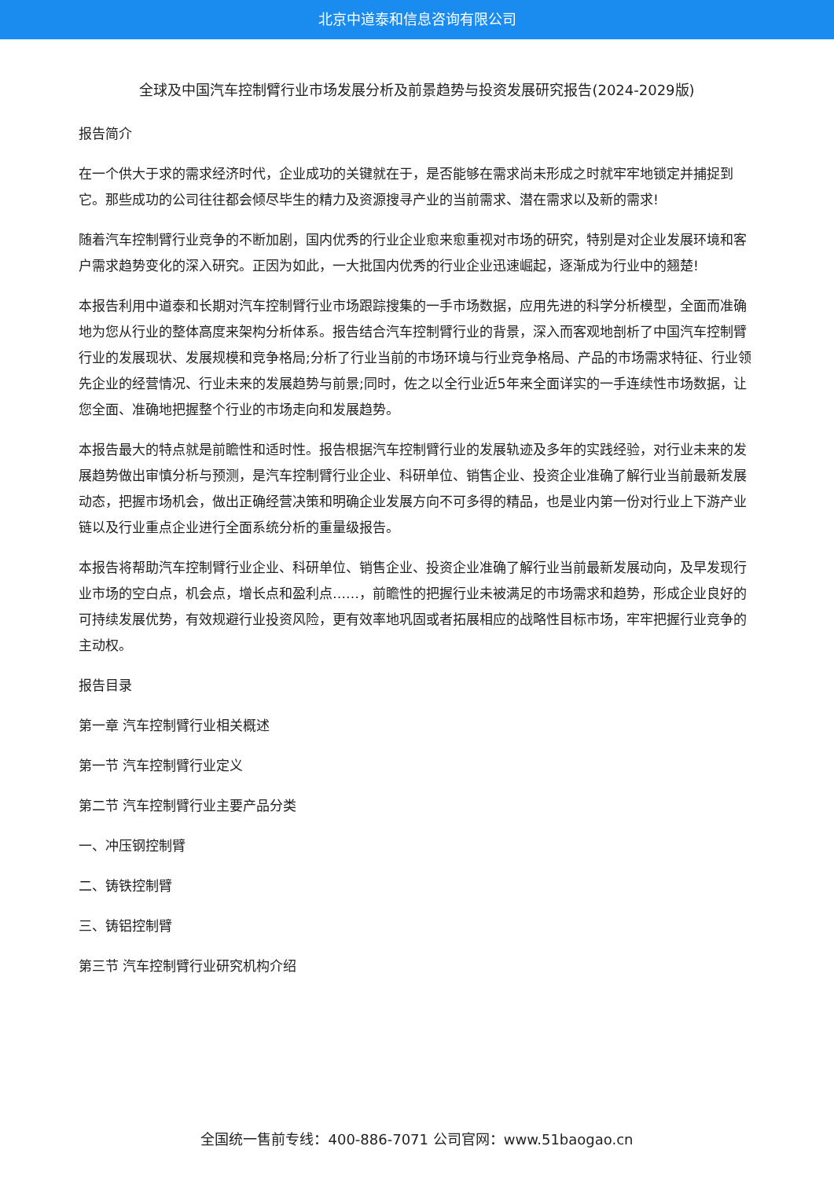北京中道泰和信息咨询有限公司
全球及中国汽车控制臂行业市场发展分析及前景趋势与投资发展研究报告(2024-2029版)
报告简介
在一个供大于求的需求经济时代，企业成功的关键就在于，是否能够在需求尚未形成之时就牢牢地锁定并捕捉到它。那些成功的公司往往都会倾尽毕生的精力及资源搜寻产业的当前需求、潜在需求以及新的需求!
随着汽车控制臂行业竞争的不断加剧，国内优秀的行业企业愈来愈重视对市场的研究，特别是对企业发展环境和客户需求趋势变化的深入研究。正因为如此，一大批国内优秀的行业企业迅速崛起，逐渐成为行业中的翘楚!
本报告利用中道泰和长期对汽车控制臂行业市场跟踪搜集的一手市场数据，应用先进的科学分析模型，全面而准确地为您从行业的整体高度来架构分析体系。报告结合汽车控制臂行业的背景，深入而客观地剖析了中国汽车控制臂行业的发展现状、发展规模和竞争格局;分析了行业当前的市场环境与行业竞争格局、产品的市场需求特征、行业领先企业的经营情况、行业未来的发展趋势与前景;同时，佐之以全行业近5年来全面详实的一手连续性市场数据，让您全面、准确地把握整个行业的市场走向和发展趋势。
本报告最大的特点就是前瞻性和适时性。报告根据汽车控制臂行业的发展轨迹及多年的实践经验，对行业未来的发展趋势做出审慎分析与预测，是汽车控制臂行业企业、科研单位、销售企业、投资企业准确了解行业当前最新发展动态，把握市场机会，做出正确经营决策和明确企业发展方向不可多得的精品，也是业内第一份对行业上下游产业链以及行业重点企业进行全面系统分析的重量级报告。
本报告将帮助汽车控制臂行业企业、科研单位、销售企业、投资企业准确了解行业当前最新发展动向，及早发现行业市场的空白点，机会点，增长点和盈利点……，前瞻性的把握行业未被满足的市场需求和趋势，形成企业良好的可持续发展优势，有效规避行业投资风险，更有效率地巩固或者拓展相应的战略性目标市场，牢牢把握行业竞争的主动权。
报告目录
第一章 汽车控制臂行业相关概述
第一节 汽车控制臂行业定义
第二节 汽车控制臂行业主要产品分类
一、冲压钢控制臂
二、铸铁控制臂
三、铸铝控制臂
第三节 汽车控制臂行业研究机构介绍
全国统一售前专线：400-886-7071 公司官网：www.51baogao.cn